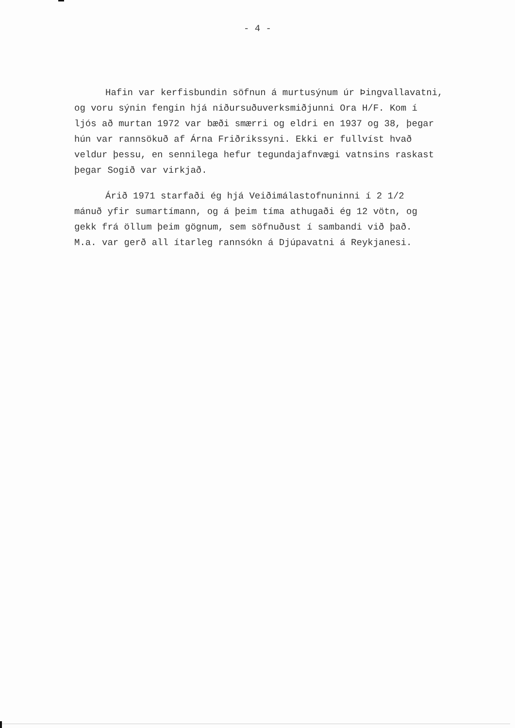- 4 -
Hafin var kerfisbundin söfnun á murtusýnum úr Þingvallavatni, og voru sýnin fengin hjá niðursuðuverksmiðjunni Ora H/F. Kom í ljós að murtan 1972 var bæði smærri og eldri en 1937 og 38, þegar hún var rannsökuð af Árna Friðrikssyni. Ekki er fullvíst hvað veldur þessu, en sennilega hefur tegundajafnvægi vatnsins raskast þegar Sogið var virkjað.
Árið 1971 starfaði ég hjá Veiðimálastofnuninni í 2 1/2 mánuð yfir sumartímann, og á þeim tíma athugaði ég 12 vötn, og gekk frá öllum þeim gögnum, sem söfnuðust í sambandi við það. M.a. var gerð all ítarleg rannsókn á Djúpavatni á Reykjanesi.